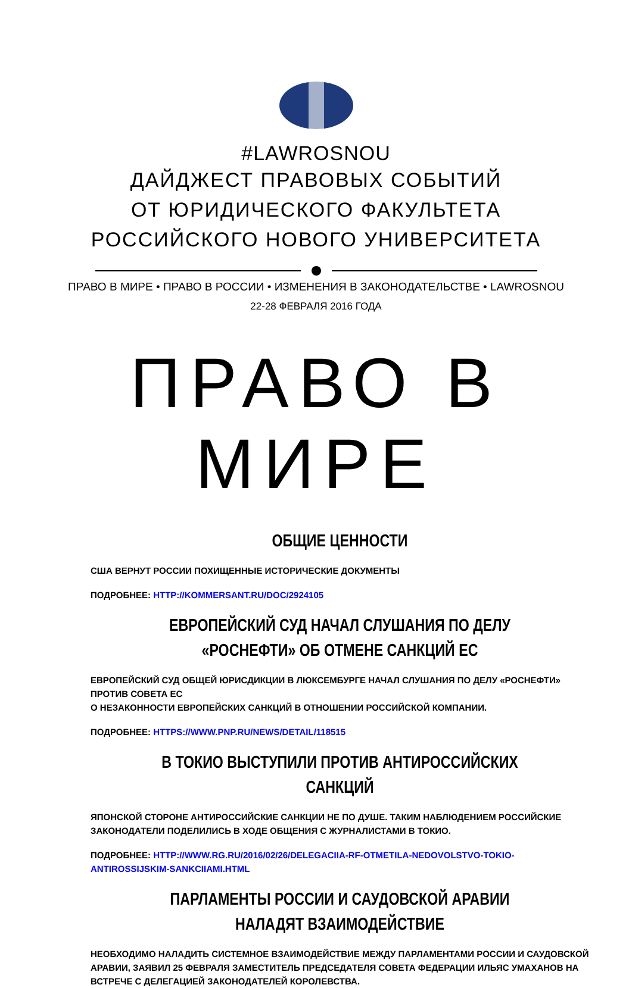#LAWROSNOU
ДАЙДЖЕСТ ПРАВОВЫХ СОБЫТИЙ
ОТ ЮРИДИЧЕСКОГО ФАКУЛЬТЕТА
РОССИЙСКОГО НОВОГО УНИВЕРСИТЕТА
ПРАВО В МИРЕ • ПРАВО В РОССИИ • ИЗМЕНЕНИЯ В ЗАКОНОДАТЕЛЬСТВЕ • LAWROSNOU
22-28 ФЕВРАЛЯ 2016 ГОДА
ПРАВО В МИРЕ
ОБЩИЕ ЦЕННОСТИ
США ВЕРНУТ РОССИИ ПОХИЩЕННЫЕ ИСТОРИЧЕСКИЕ ДОКУМЕНТЫ
ПОДРОБНЕЕ: HTTP://KOMMERSANT.RU/DOC/2924105
ЕВРОПЕЙСКИЙ СУД НАЧАЛ СЛУШАНИЯ ПО ДЕЛУ «РОСНЕФТИ» ОБ ОТМЕНЕ САНКЦИЙ ЕС
ЕВРОПЕЙСКИЙ СУД ОБЩЕЙ ЮРИСДИКЦИИ В ЛЮКСЕМБУРГЕ НАЧАЛ СЛУШАНИЯ ПО ДЕЛУ «РОСНЕФТИ» ПРОТИВ СОВЕТА ЕС
О НЕЗАКОННОСТИ ЕВРОПЕЙСКИХ САНКЦИЙ В ОТНОШЕНИИ РОССИЙСКОЙ КОМПАНИИ.
ПОДРОБНЕЕ: HTTPS://WWW.PNP.RU/NEWS/DETAIL/118515
В ТОКИО ВЫСТУПИЛИ ПРОТИВ АНТИРОССИЙСКИХ САНКЦИЙ
ЯПОНСКОЙ СТОРОНЕ АНТИРОССИЙСКИЕ САНКЦИИ НЕ ПО ДУШЕ. ТАКИМ НАБЛЮДЕНИЕМ РОССИЙСКИЕ ЗАКОНОДАТЕЛИ ПОДЕЛИЛИСЬ В ХОДЕ ОБЩЕНИЯ С ЖУРНАЛИСТАМИ В ТОКИО.
ПОДРОБНЕЕ: HTTP://WWW.RG.RU/2016/02/26/DELEGACIIA-RF-OTMETILA-NEDOVOLSTVO-TOKIO-ANTIROSSIJSKIM-SANKCIIAMI.HTML
ПАРЛАМЕНТЫ РОССИИ И САУДОВСКОЙ АРАВИИ НАЛАДЯТ ВЗАИМОДЕЙСТВИЕ
НЕОБХОДИМО НАЛАДИТЬ СИСТЕМНОЕ ВЗАИМОДЕЙСТВИЕ МЕЖДУ ПАРЛАМЕНТАМИ РОССИИ И САУДОВСКОЙ АРАВИИ, ЗАЯВИЛ 25 ФЕВРАЛЯ ЗАМЕСТИТЕЛЬ ПРЕДСЕДАТЕЛЯ СОВЕТА ФЕДЕРАЦИИ ИЛЬЯС УМАХАНОВ НА ВСТРЕЧЕ С ДЕЛЕГАЦИЕЙ ЗАКОНОДАТЕЛЕЙ КОРОЛЕВСТВА.